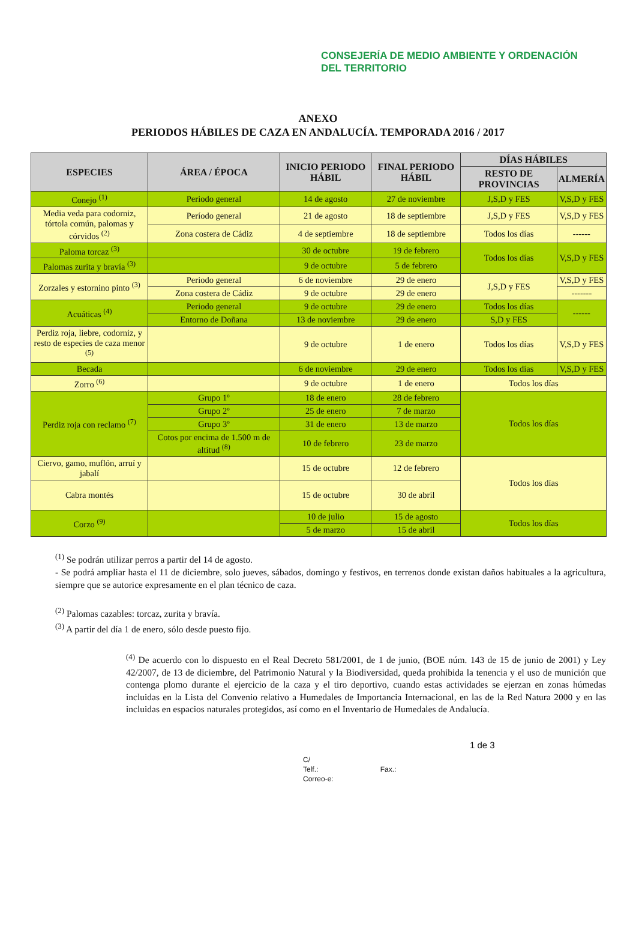CONSEJERÍA DE MEDIO AMBIENTE Y ORDENACIÓN DEL TERRITORIO
ANEXO
PERIODOS HÁBILES DE CAZA EN ANDALUCÍA. TEMPORADA 2016 / 2017
| ESPECIES | ÁREA / ÉPOCA | INICIO PERIODO HÁBIL | FINAL PERIODO HÁBIL | DÍAS HÁBILES | |
| --- | --- | --- | --- | --- | --- |
| | | | | RESTO DE PROVINCIAS | ALMERÍA |
| Conejo <sup>(1)</sup> | Periodo general | 14 de agosto | 27 de noviembre | J,S,D y FES | V,S,D y FES |
| Media veda para codorniz, tórtola común, palomas y córvidos <sup>(2)</sup> | Período general | 21 de agosto | 18 de septiembre | J,S,D y FES | V,S,D y FES |
| | Zona costera de Cádiz | 4 de septiembre | 18 de septiembre | Todos los días | ------ |
| Paloma torcaz <sup>(3)</sup> | | 30 de octubre | 19 de febrero | Todos los días | V,S,D y FES |
| Palomas zurita y bravía <sup>(3)</sup> | | 9 de octubre | 5 de febrero | | |
| Zorzales y estornino pinto <sup>(3)</sup> | Periodo general | 6 de noviembre | 29 de enero | J,S,D y FES | V,S,D y FES |
| | Zona costera de Cádiz | 9 de octubre | 29 de enero | | ------- |
| Acuáticas <sup>(4)</sup> | Periodo general | 9 de octubre | 29 de enero | Todos los días | ------ |
| | Entorno de Doñana | 13 de noviembre | 29 de enero | S,D y FES | |
| Perdiz roja, liebre, codorniz, y resto de especies de caza menor <sup>(5)</sup> | | 9 de octubre | 1 de enero | Todos los días | V,S,D y FES |
| Becada | | 6 de noviembre | 29 de enero | Todos los días | V,S,D y FES |
| Zorro <sup>(6)</sup> | | 9 de octubre | 1 de enero | Todos los días | |
| Perdiz roja con reclamo <sup>(7)</sup> | Grupo 1º | 18 de enero | 28 de febrero | Todos los días | |
| | Grupo 2º | 25 de enero | 7 de marzo | | |
| | Grupo 3º | 31 de enero | 13 de marzo | | |
| | Cotos por encima de 1.500 m de altitud <sup>(8)</sup> | 10 de febrero | 23 de marzo | | |
| Ciervo, gamo, muflón, arruí y jabalí | | 15 de octubre | 12 de febrero | Todos los días | |
| Cabra montés | | 15 de octubre | 30 de abril | | |
| Corzo <sup>(9)</sup> | | 10 de julio | 15 de agosto | Todos los días | |
| | | 5 de marzo | 15 de abril | | |
<sup>(1)</sup> Se podrán utilizar perros a partir del 14 de agosto.
- Se podrá ampliar hasta el 11 de diciembre, solo jueves, sábados, domingo y festivos, en terrenos donde existan daños habituales a la agricultura, siempre que se autorice expresamente en el plan técnico de caza.
<sup>(2)</sup> Palomas cazables: torcaz, zurita y bravía.
<sup>(3)</sup> A partir del día 1 de enero, sólo desde puesto fijo.
<sup>(4)</sup> De acuerdo con lo dispuesto en el Real Decreto 581/2001, de 1 de junio, (BOE núm. 143 de 15 de junio de 2001) y Ley 42/2007, de 13 de diciembre, del Patrimonio Natural y la Biodiversidad, queda prohibida la tenencia y el uso de munición que contenga plomo durante el ejercicio de la caza y el tiro deportivo, cuando estas actividades se ejerzan en zonas húmedas incluidas en la Lista del Convenio relativo a Humedales de Importancia Internacional, en las de la Red Natura 2000 y en las incluidas en espacios naturales protegidos, así como en el Inventario de Humedales de Andalucía.
1 de 3
C/
Telf.: Fax.:
Correo-e: